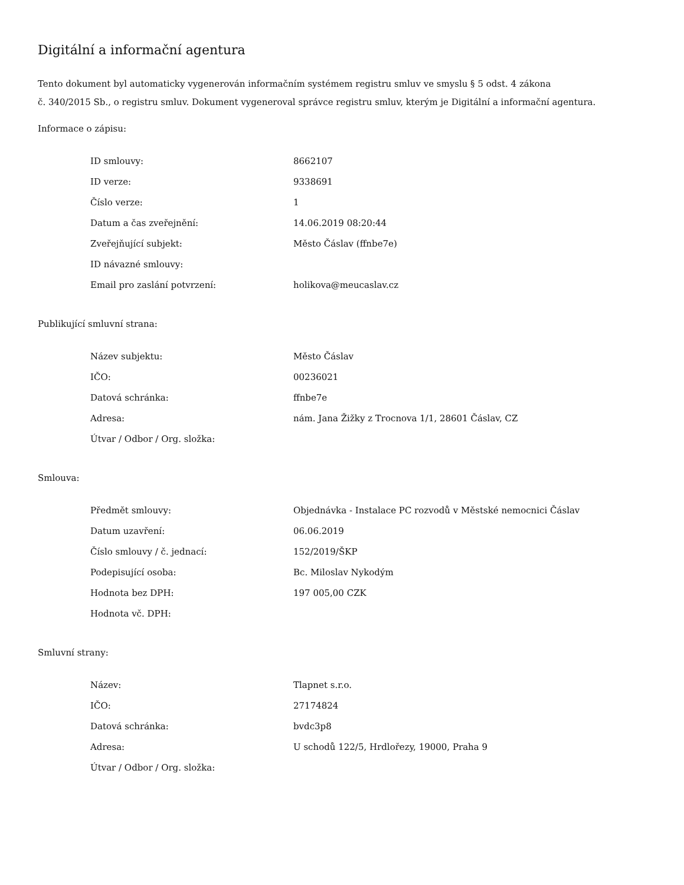Digitální a informační agentura
Tento dokument byl automaticky vygenerován informačním systémem registru smluv ve smyslu § 5 odst. 4 zákona
č. 340/2015 Sb., o registru smluv. Dokument vygeneroval správce registru smluv, kterým je Digitální a informační agentura.
Informace o zápisu:
| ID smlouvy: | 8662107 |
| ID verze: | 9338691 |
| Číslo verze: | 1 |
| Datum a čas zveřejnění: | 14.06.2019 08:20:44 |
| Zveřejňující subjekt: | Město Čáslav (ffnbe7e) |
| ID návazné smlouvy: | |
| Email pro zaslání potvrzení: | holikova@meucaslav.cz |
Publikující smluvní strana:
| Název subjektu: | Město Čáslav |
| IČO: | 00236021 |
| Datová schránka: | ffnbe7e |
| Adresa: | nám. Jana Žižky z Trocnova 1/1, 28601 Čáslav, CZ |
| Útvar / Odbor / Org. složka: | |
Smlouva:
| Předmět smlouvy: | Objednávka - Instalace PC rozvodů v Městské nemocnici Čáslav |
| Datum uzavření: | 06.06.2019 |
| Číslo smlouvy / č. jednací: | 152/2019/ŠKP |
| Podepisující osoba: | Bc. Miloslav Nykodým |
| Hodnota bez DPH: | 197 005,00 CZK |
| Hodnota vč. DPH: | |
Smluvní strany:
| Název: | Tlapnet s.r.o. |
| IČO: | 27174824 |
| Datová schránka: | bvdc3p8 |
| Adresa: | U schodů 122/5, Hrdlořezy, 19000, Praha 9 |
| Útvar / Odbor / Org. složka: | |